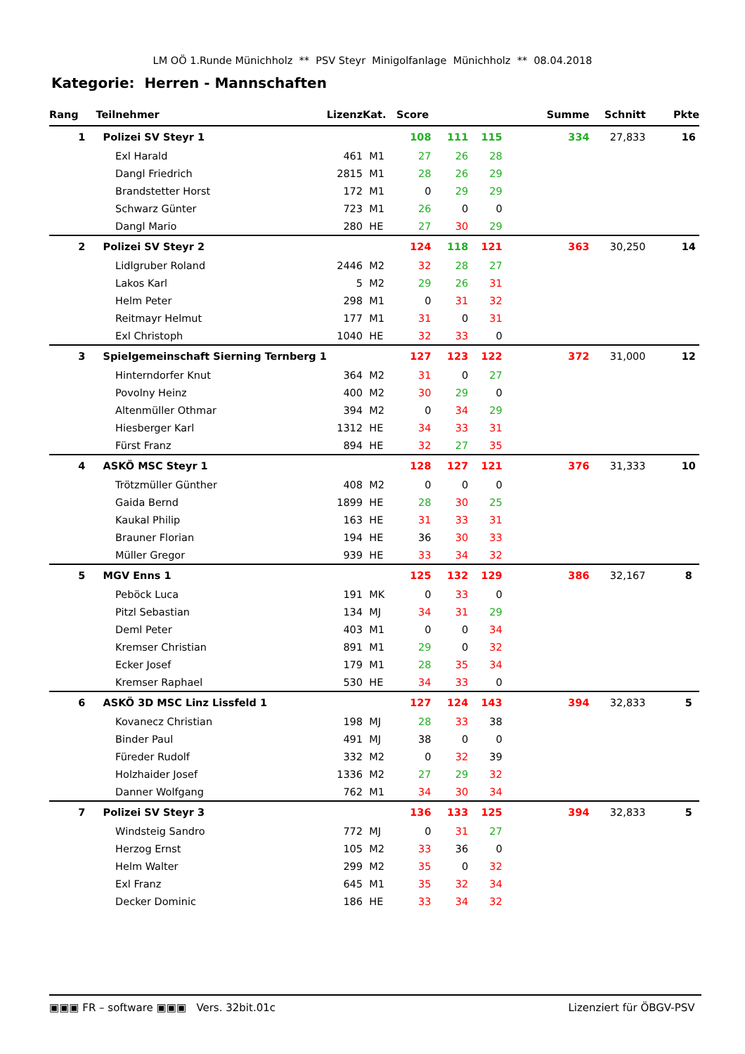LM OÖ 1.Runde Münichholz ** PSV Steyr Minigolfanlage Münichholz ** 08.04.2018
Kategorie: Herren - Mannschaften
| Rang | Teilnehmer | Lizenz | Kat. | Score | | | Summe | Schnitt | Pkte |
| --- | --- | --- | --- | --- | --- | --- | --- | --- | --- |
| 1 | Polizei SV Steyr 1 | | | 108 | 111 | 115 | 334 | 27,833 | 16 |
| | Exl Harald | 461 | M1 | 27 | 26 | 28 | | | |
| | Dangl Friedrich | 2815 | M1 | 28 | 26 | 29 | | | |
| | Brandstetter Horst | 172 | M1 | 0 | 29 | 29 | | | |
| | Schwarz Günter | 723 | M1 | 26 | 0 | 0 | | | |
| | Dangl Mario | 280 | HE | 27 | 30 | 29 | | | |
| 2 | Polizei SV Steyr 2 | | | 124 | 118 | 121 | 363 | 30,250 | 14 |
| | Lidlgruber Roland | 2446 | M2 | 32 | 28 | 27 | | | |
| | Lakos Karl | 5 | M2 | 29 | 26 | 31 | | | |
| | Helm Peter | 298 | M1 | 0 | 31 | 32 | | | |
| | Reitmayr Helmut | 177 | M1 | 31 | 0 | 31 | | | |
| | Exl Christoph | 1040 | HE | 32 | 33 | 0 | | | |
| 3 | Spielgemeinschaft Sierning Ternberg 1 | | | 127 | 123 | 122 | 372 | 31,000 | 12 |
| | Hinterndorfer Knut | 364 | M2 | 31 | 0 | 27 | | | |
| | Povolny Heinz | 400 | M2 | 30 | 29 | 0 | | | |
| | Altenmüller Othmar | 394 | M2 | 0 | 34 | 29 | | | |
| | Hiesberger Karl | 1312 | HE | 34 | 33 | 31 | | | |
| | Fürst Franz | 894 | HE | 32 | 27 | 35 | | | |
| 4 | ASKÖ MSC Steyr 1 | | | 128 | 127 | 121 | 376 | 31,333 | 10 |
| | Trötzmüller Günther | 408 | M2 | 0 | 0 | 0 | | | |
| | Gaida Bernd | 1899 | HE | 28 | 30 | 25 | | | |
| | Kaukal Philip | 163 | HE | 31 | 33 | 31 | | | |
| | Brauner Florian | 194 | HE | 36 | 30 | 33 | | | |
| | Müller Gregor | 939 | HE | 33 | 34 | 32 | | | |
| 5 | MGV Enns 1 | | | 125 | 132 | 129 | 386 | 32,167 | 8 |
| | Peböck Luca | 191 | MK | 0 | 33 | 0 | | | |
| | Pitzl Sebastian | 134 | MJ | 34 | 31 | 29 | | | |
| | Deml Peter | 403 | M1 | 0 | 0 | 34 | | | |
| | Kremser Christian | 891 | M1 | 29 | 0 | 32 | | | |
| | Ecker Josef | 179 | M1 | 28 | 35 | 34 | | | |
| | Kremser Raphael | 530 | HE | 34 | 33 | 0 | | | |
| 6 | ASKÖ 3D MSC Linz Lissfeld 1 | | | 127 | 124 | 143 | 394 | 32,833 | 5 |
| | Kovanecz Christian | 198 | MJ | 28 | 33 | 38 | | | |
| | Binder Paul | 491 | MJ | 38 | 0 | 0 | | | |
| | Füreder Rudolf | 332 | M2 | 0 | 32 | 39 | | | |
| | Holzhaider Josef | 1336 | M2 | 27 | 29 | 32 | | | |
| | Danner Wolfgang | 762 | M1 | 34 | 30 | 34 | | | |
| 7 | Polizei SV Steyr 3 | | | 136 | 133 | 125 | 394 | 32,833 | 5 |
| | Windsteig Sandro | 772 | MJ | 0 | 31 | 27 | | | |
| | Herzog Ernst | 105 | M2 | 33 | 36 | 0 | | | |
| | Helm Walter | 299 | M2 | 35 | 0 | 32 | | | |
| | Exl Franz | 645 | M1 | 35 | 32 | 34 | | | |
| | Decker Dominic | 186 | HE | 33 | 34 | 32 | | | |
▣▣▣ FR – software ▣▣▣ Vers. 32bit.01c Lizenziert für ÖBGV-PSV